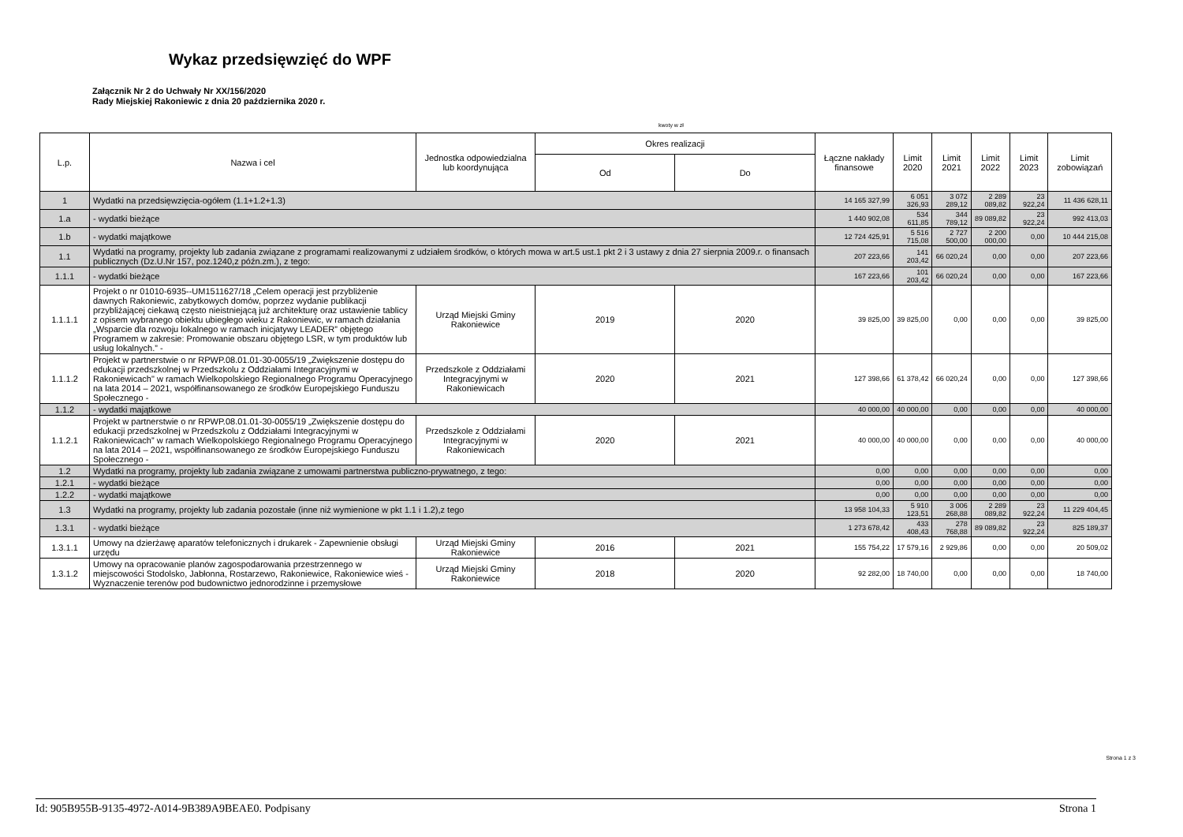Wykaz przedsięwzięć do WPF
Załącznik Nr 2 do Uchwały Nr XX/156/2020
Rady Miejskiej Rakoniewic z dnia 20 października 2020 r.
kwoty w zł
| L.p. | Nazwa i cel | Jednostka odpowiedzialna lub koordynująca | Okres realizacji | | Łączne nakłady finansowe | Limit 2020 | Limit 2021 | Limit 2022 | Limit 2023 | Limit zobowiązań |
| --- | --- | --- | --- | --- | --- | --- | --- | --- | --- | --- |
| | | | Od | Do | | | | | | |
| 1 | Wydatki na przedsięwzięcia-ogółem (1.1+1.2+1.3) | | | | 14 165 327,99 | 6 051 326,93 | 3 072 289,12 | 2 289 089,82 | 23 922,24 | 11 436 628,11 |
| 1.a | - wydatki bieżące | | | | 1 440 902,08 | 534 611,85 | 344 789,12 | 89 089,82 | 23 922,24 | 992 413,03 |
| 1.b | - wydatki majątkowe | | | | 12 724 425,91 | 5 516 715,08 | 2 727 500,00 | 2 200 000,00 | 0,00 | 10 444 215,08 |
| 1.1 | Wydatki na programy, projekty lub zadania związane z programami realizowanymi z udziałem środków, o których mowa w art.5 ust.1 pkt 2 i 3 ustawy z dnia 27 sierpnia 2009.r. o finansach publicznych (Dz.U.Nr 157, poz.1240,z późn.zm.), z tego: | | | | 207 223,66 | 141 203,42 | 66 020,24 | 0,00 | 0,00 | 207 223,66 |
| 1.1.1 | - wydatki bieżące | | | | 167 223,66 | 101 203,42 | 66 020,24 | 0,00 | 0,00 | 167 223,66 |
| 1.1.1.1 | Projekt o nr 01010-6935--UM1511627/18 „Celem operacji jest przybliżenie dawnych Rakoniewic, zabytkowych domów, poprzez wydanie publikacji przybliżającej ciekawą często nieistniejącą już architekturę oraz ustawienie tablicy z opisem wybranego obiektu ubiegłego wieku z Rakoniewic, w ramach działania „Wsparcie dla rozwoju lokalnego w ramach inicjatywy LEADER” objętego Programem w zakresie: Promowanie obszaru objętego LSR, w tym produktów lub usług lokalnych.” - | Urząd Miejski Gminy Rakoniewice | 2019 | 2020 | 39 825,00 | 39 825,00 | 0,00 | 0,00 | 0,00 | 39 825,00 |
| 1.1.1.2 | Projekt w partnerstwie o nr RPWP.08.01.01-30-0055/19 „Zwiększenie dostępu do edukacji przedszkolnej w Przedszkolu z Oddziałami Integracyjnymi w Rakoniewicach" w ramach Wielkopolskiego Regionalnego Programu Operacyjnego na lata 2014 – 2021, współfinansowanego ze środków Europejskiego Funduszu Społecznego - | Przedszkole z Oddziałami Integracyjnymi w Rakoniewicach | 2020 | 2021 | 127 398,66 | 61 378,42 | 66 020,24 | 0,00 | 0,00 | 127 398,66 |
| 1.1.2 | - wydatki majątkowe | | | | 40 000,00 | 40 000,00 | 0,00 | 0,00 | 0,00 | 40 000,00 |
| 1.1.2.1 | Projekt w partnerstwie o nr RPWP.08.01.01-30-0055/19 „Zwiększenie dostępu do edukacji przedszkolnej w Przedszkolu z Oddziałami Integracyjnymi w Rakoniewicach” w ramach Wielkopolskiego Regionalnego Programu Operacyjnego na lata 2014 – 2021, współfinansowanego ze środków Europejskiego Funduszu Społecznego - | Przedszkole z Oddziałami Integracyjnymi w Rakoniewicach | 2020 | 2021 | 40 000,00 | 40 000,00 | 0,00 | 0,00 | 0,00 | 40 000,00 |
| 1.2 | Wydatki na programy, projekty lub zadania związane z umowami partnerstwa publiczno-prywatnego, z tego: | | | | 0,00 | 0,00 | 0,00 | 0,00 | 0,00 | 0,00 |
| 1.2.1 | - wydatki bieżące | | | | 0,00 | 0,00 | 0,00 | 0,00 | 0,00 | 0,00 |
| 1.2.2 | - wydatki majątkowe | | | | 0,00 | 0,00 | 0,00 | 0,00 | 0,00 | 0,00 |
| 1.3 | Wydatki na programy, projekty lub zadania pozostałe (inne niż wymienione w pkt 1.1 i 1.2),z tego | | | | 13 958 104,33 | 5 910 123,51 | 3 006 268,88 | 2 289 089,82 | 23 922,24 | 11 229 404,45 |
| 1.3.1 | - wydatki bieżące | | | | 1 273 678,42 | 433 408,43 | 278 768,88 | 89 089,82 | 23 922,24 | 825 189,37 |
| 1.3.1.1 | Umowy na dzierżawę aparatów telefonicznych i drukarek - Zapewnienie obsługi urzędu | Urząd Miejski Gminy Rakoniewice | 2016 | 2021 | 155 754,22 | 17 579,16 | 2 929,86 | 0,00 | 0,00 | 20 509,02 |
| 1.3.1.2 | Umowy na opracowanie planów zagospodarowania przestrzennego w miejscowości Stodolsko, Jabłonna, Rostarzewo, Rakoniewice, Rakoniewice wieś - Wyznaczenie terenów pod budownictwo jednorodzinne i przemysłowe | Urząd Miejski Gminy Rakoniewice | 2018 | 2020 | 92 282,00 | 18 740,00 | 0,00 | 0,00 | 0,00 | 18 740,00 |
Strona 1 z 3
Id: 905B955B-9135-4972-A014-9B389A9BEAE0. Podpisany Strona 1